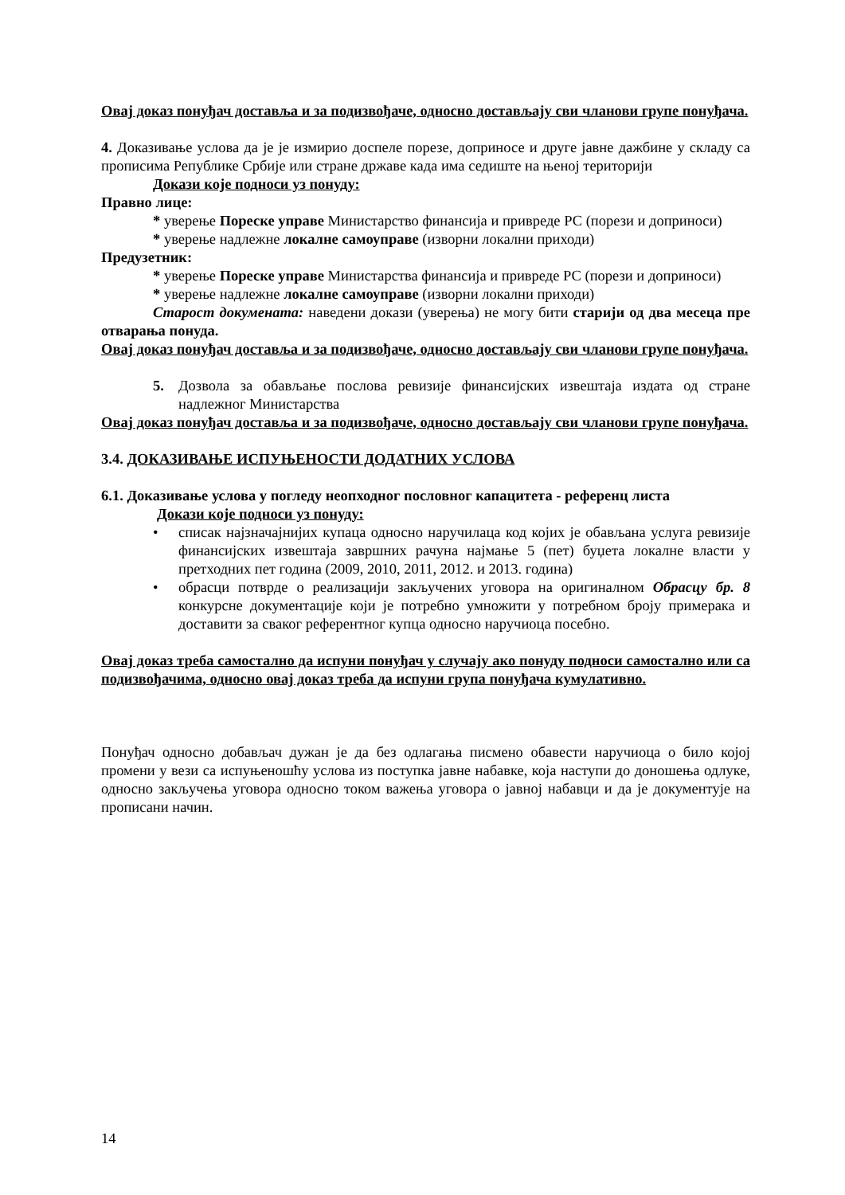Овај доказ понуђач доставља и за подизвођаче, односно достављају сви чланови групе понуђача.
4. Доказивање услова да је је измирио доспеле порезе, доприносе и друге јавне дажбине у складу са прописима Републике Србије или стране државе када има седиште на њеној територији
Докази које подноси уз понуду:
Правно лице:
* уверење Пореске управе Министарство финансија и привреде РС (порези и доприноси)
* уверење надлежне локалне самоуправе (изворни локални приходи)
Предузетник:
* уверење Пореске управе Министарства финансија и привреде РС (порези и доприноси)
* уверење надлежне локалне самоуправе (изворни локални приходи)
Старост докумената: наведени докази (уверења) не могу бити старији од два месеца пре отварања понуда.
Овај доказ понуђач доставља и за подизвођаче, односно достављају сви чланови групе понуђача.
5. Дозвола за обављање послова ревизије финансијских извештаја издата од стране надлежног Министарства
Овај доказ понуђач доставља и за подизвођаче, односно достављају сви чланови групе понуђача.
3.4. ДОКАЗИВАЊЕ ИСПУЊЕНОСТИ ДОДАТНИХ УСЛОВА
6.1. Доказивање услова у погледу неопходног пословног капацитета - референц листа
Докази које подноси уз понуду:
• списак најзначајнијих купаца односно наручилаца код којих је обављана услуга ревизије финансијских извештаја завршних рачуна најмање 5 (пет) буџета локалне власти у претходних пет година (2009, 2010, 2011, 2012. и 2013. година)
• обрасци потврде о реализацији закључених уговора на оригиналном Обрасцу бр. 8 конкурсне документације који је потребно умножити у потребном броју примерака и доставити за сваког референтног купца односно наручиоца посебно.
Овај доказ треба самостално да испуни понуђач у случају ако понуду подноси самостално или са подизвођачима, односно овај доказ треба да испуни група понуђача кумулативно.
Понуђач односно добављач дужан је да без одлагања писмено обавести наручиоца о било којој промени у вези са испуњеношћу услова из поступка јавне набавке, која наступи до доношења одлуке, односно закључења уговора односно током важења уговора о јавној набавци и да је документује на прописани начин.
14